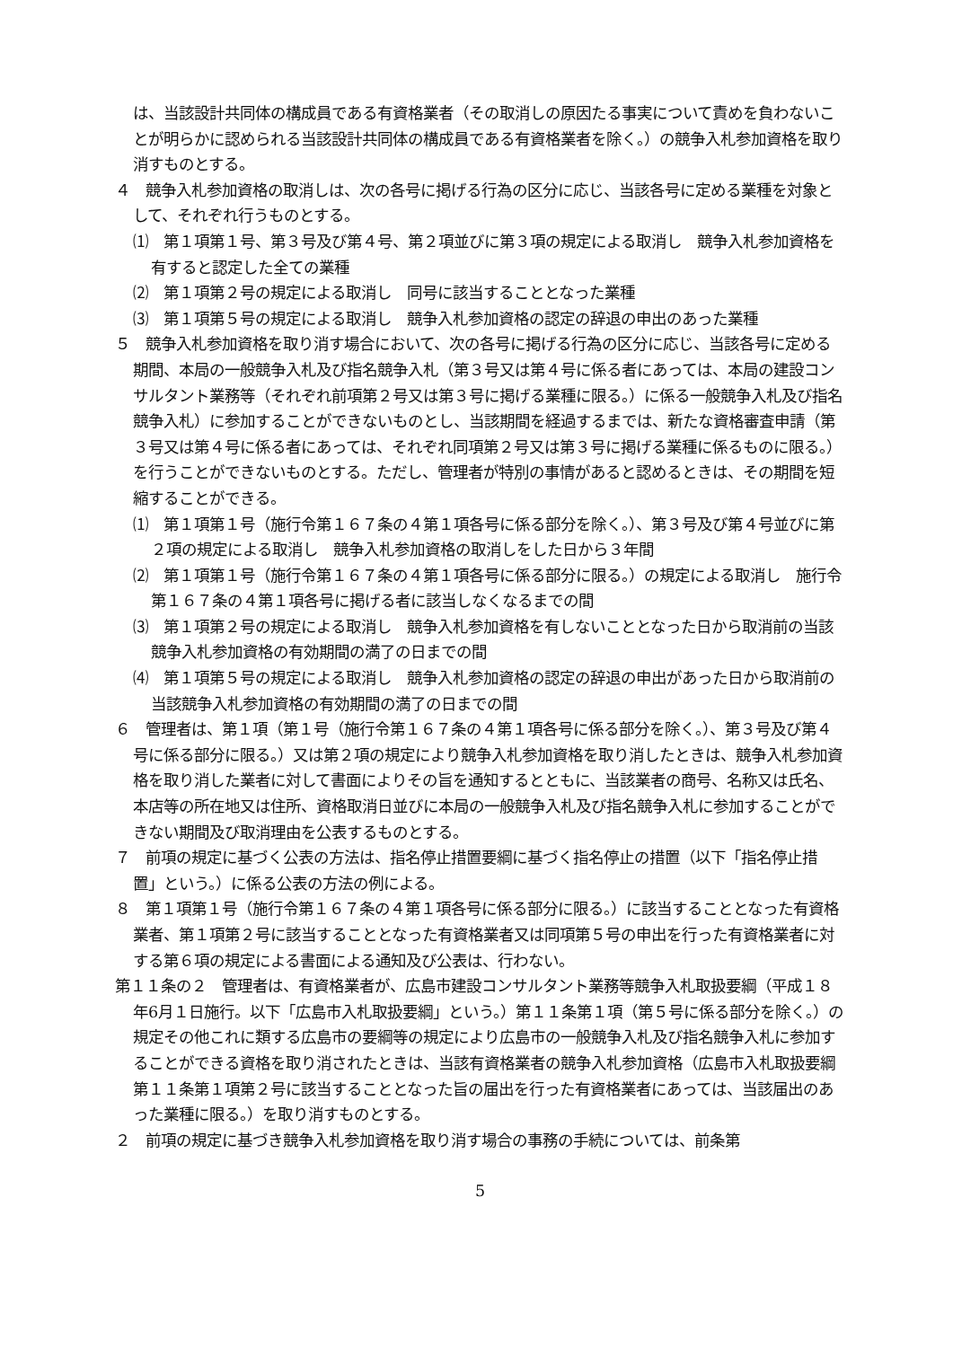は、当該設計共同体の構成員である有資格業者（その取消しの原因たる事実について責めを負わないことが明らかに認められる当該設計共同体の構成員である有資格業者を除く。）の競争入札参加資格を取り消すものとする。
４　競争入札参加資格の取消しは、次の各号に掲げる行為の区分に応じ、当該各号に定める業種を対象として、それぞれ行うものとする。
⑴　第１項第１号、第３号及び第４号、第２項並びに第３項の規定による取消し　競争入札参加資格を有すると認定した全ての業種
⑵　第１項第２号の規定による取消し　同号に該当することとなった業種
⑶　第１項第５号の規定による取消し　競争入札参加資格の認定の辞退の申出のあった業種
５　競争入札参加資格を取り消す場合において、次の各号に掲げる行為の区分に応じ、当該各号に定める期間、本局の一般競争入札及び指名競争入札（第３号又は第４号に係る者にあっては、本局の建設コンサルタント業務等（それぞれ前項第２号又は第３号に掲げる業種に限る。）に係る一般競争入札及び指名競争入札）に参加することができないものとし、当該期間を経過するまでは、新たな資格審査申請（第３号又は第４号に係る者にあっては、それぞれ同項第２号又は第３号に掲げる業種に係るものに限る。）を行うことができないものとする。ただし、管理者が特別の事情があると認めるときは、その期間を短縮することができる。
⑴　第１項第１号（施行令第１６７条の４第１項各号に係る部分を除く。）、第３号及び第４号並びに第２項の規定による取消し　競争入札参加資格の取消しをした日から３年間
⑵　第１項第１号（施行令第１６７条の４第１項各号に係る部分に限る。）の規定による取消し　施行令第１６７条の４第１項各号に掲げる者に該当しなくなるまでの間
⑶　第１項第２号の規定による取消し　競争入札参加資格を有しないこととなった日から取消前の当該競争入札参加資格の有効期間の満了の日までの間
⑷　第１項第５号の規定による取消し　競争入札参加資格の認定の辞退の申出があった日から取消前の当該競争入札参加資格の有効期間の満了の日までの間
６　管理者は、第１項（第１号（施行令第１６７条の４第１項各号に係る部分を除く。）、第３号及び第４号に係る部分に限る。）又は第２項の規定により競争入札参加資格を取り消したときは、競争入札参加資格を取り消した業者に対して書面によりその旨を通知するとともに、当該業者の商号、名称又は氏名、本店等の所在地又は住所、資格取消日並びに本局の一般競争入札及び指名競争入札に参加することができない期間及び取消理由を公表するものとする。
７　前項の規定に基づく公表の方法は、指名停止措置要綱に基づく指名停止の措置（以下「指名停止措置」という。）に係る公表の方法の例による。
８　第１項第１号（施行令第１６７条の４第１項各号に係る部分に限る。）に該当することとなった有資格業者、第１項第２号に該当することとなった有資格業者又は同項第５号の申出を行った有資格業者に対する第６項の規定による書面による通知及び公表は、行わない。
第１１条の２　管理者は、有資格業者が、広島市建設コンサルタント業務等競争入札取扱要綱（平成１８年6月１日施行。以下「広島市入札取扱要綱」という。）第１１条第１項（第５号に係る部分を除く。）の規定その他これに類する広島市の要綱等の規定により広島市の一般競争入札及び指名競争入札に参加することができる資格を取り消されたときは、当該有資格業者の競争入札参加資格（広島市入札取扱要綱第１１条第１項第２号に該当することとなった旨の届出を行った有資格業者にあっては、当該届出のあった業種に限る。）を取り消すものとする。
２　前項の規定に基づき競争入札参加資格を取り消す場合の事務の手続については、前条第
5